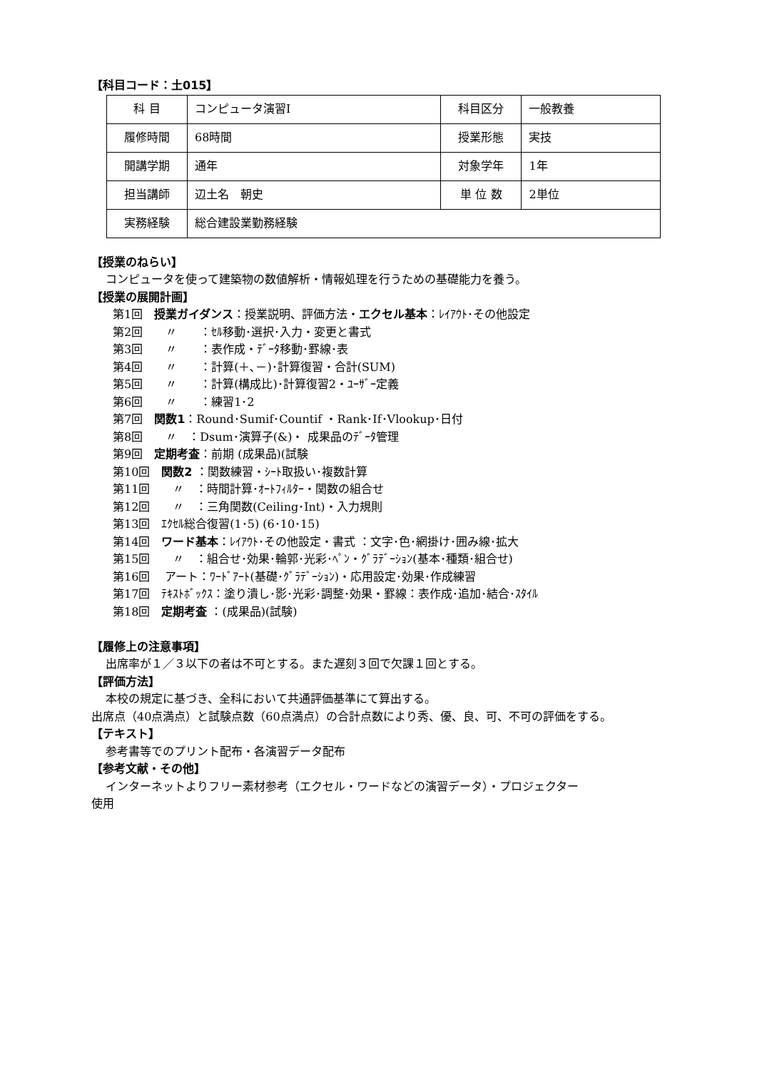【科目コード：土015】
| 科 目 | コンピュータ演習Ⅰ | 科目区分 | 一般教養 |
| 履修時間 | 68時間 | 授業形態 | 実技 |
| 開講学期 | 通年 | 対象学年 | 1年 |
| 担当講師 | 辺土名 朝史 | 単 位 数 | 2単位 |
| 実務経験 | 総合建設業勤務経験 | | |
【授業のねらい】
コンピュータを使って建築物の数値解析・情報処理を行うための基礎能力を養う。
【授業の展開計画】
第1回　授業ガイダンス：授業説明、評価方法・エクセル基本：ﾚｲｱｳﾄ･その他設定
第2回　　〃　　：ｾﾙ移動･選択･入力・変更と書式
第3回　　〃　　：表作成・ﾃﾞｰﾀ移動･罫線･表
第4回　　〃　　：計算(＋､－)･計算復習・合計(SUM)
第5回　　〃　　：計算(構成比)･計算復習2・ﾕｰｻﾞｰ定義
第6回　　〃　　：練習1･2
第7回　関数1：Round･Sumif･Countif ・Rank･If･Vlookup･日付
第8回　　〃　：Dsum･演算子(&)・ 成果品のﾃﾞｰﾀ管理
第9回　定期考査：前期 (成果品)(試験
第10回　関数2 ：関数練習・ｼｰﾄ取扱い･複数計算
第11回　　〃　：時間計算･ｵｰﾄﾌｨﾙﾀｰ・関数の組合せ
第12回　　〃　：三角関数(Ceiling･Int)・入力規則
第13回　ｴｸｾﾙ総合復習(1･5) (6･10･15)
第14回　ワード基本：ﾚｲｱｳﾄ･その他設定・書式 ：文字･色･網掛け･囲み線･拡大
第15回　　〃　：組合せ･効果･輪郭･光彩･ﾍﾟﾝ・ｸﾞﾗﾃﾞｰｼｮﾝ(基本･種類･組合せ)
第16回　 アート：ﾜｰﾄﾞｱｰﾄ(基礎･ｸﾞﾗﾃﾞｰｼｮﾝ)・応用設定･効果･作成練習
第17回　ﾃｷｽﾄﾎﾞｯｸｽ：塗り潰し･影･光彩･調整･効果・罫線：表作成･追加･結合･ｽﾀｲﾙ
第18回　定期考査 ：(成果品)(試験)
【履修上の注意事項】
出席率が１／３以下の者は不可とする。また遅刻３回で欠課１回とする。
【評価方法】
本校の規定に基づき、全科において共通評価基準にて算出する。
出席点（40点満点）と試験点数（60点満点）の合計点数により秀、優、良、可、不可の評価をする。
【テキスト】
参考書等でのプリント配布・各演習データ配布
【参考文献・その他】
インターネットよりフリー素材参考（エクセル・ワードなどの演習データ）・プロジェクター
使用